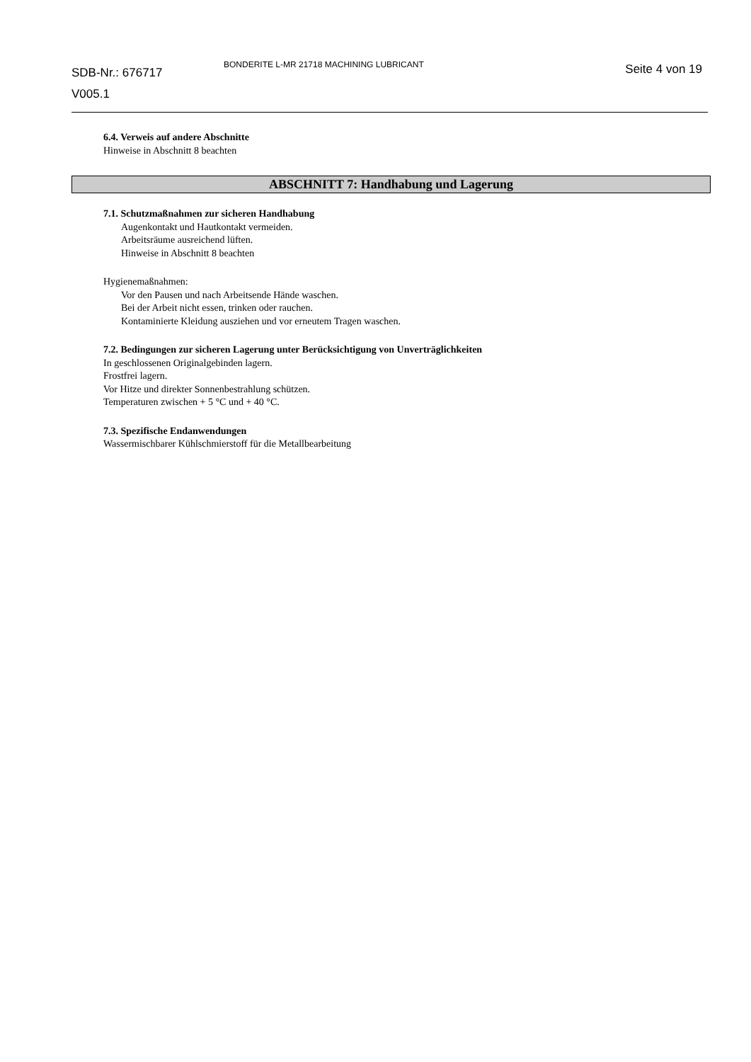SDB-Nr.: 676717
V005.1
BONDERITE L-MR 21718 MACHINING LUBRICANT
Seite 4 von 19
6.4. Verweis auf andere Abschnitte
Hinweise in Abschnitt 8 beachten
ABSCHNITT 7: Handhabung und Lagerung
7.1. Schutzmaßnahmen zur sicheren Handhabung
Augenkontakt und Hautkontakt vermeiden.
Arbeitsräume ausreichend lüften.
Hinweise in Abschnitt 8 beachten
Hygienemaßnahmen:
Vor den Pausen und nach Arbeitsende Hände waschen.
Bei der Arbeit nicht essen, trinken oder rauchen.
Kontaminierte Kleidung ausziehen und vor erneutem Tragen waschen.
7.2. Bedingungen zur sicheren Lagerung unter Berücksichtigung von Unverträglichkeiten
In geschlossenen Originalgebinden lagern.
Frostfrei lagern.
Vor Hitze und direkter Sonnenbestrahlung schützen.
Temperaturen zwischen + 5 °C und + 40 °C.
7.3. Spezifische Endanwendungen
Wassermischbarer Kühlschmierstoff für die Metallbearbeitung